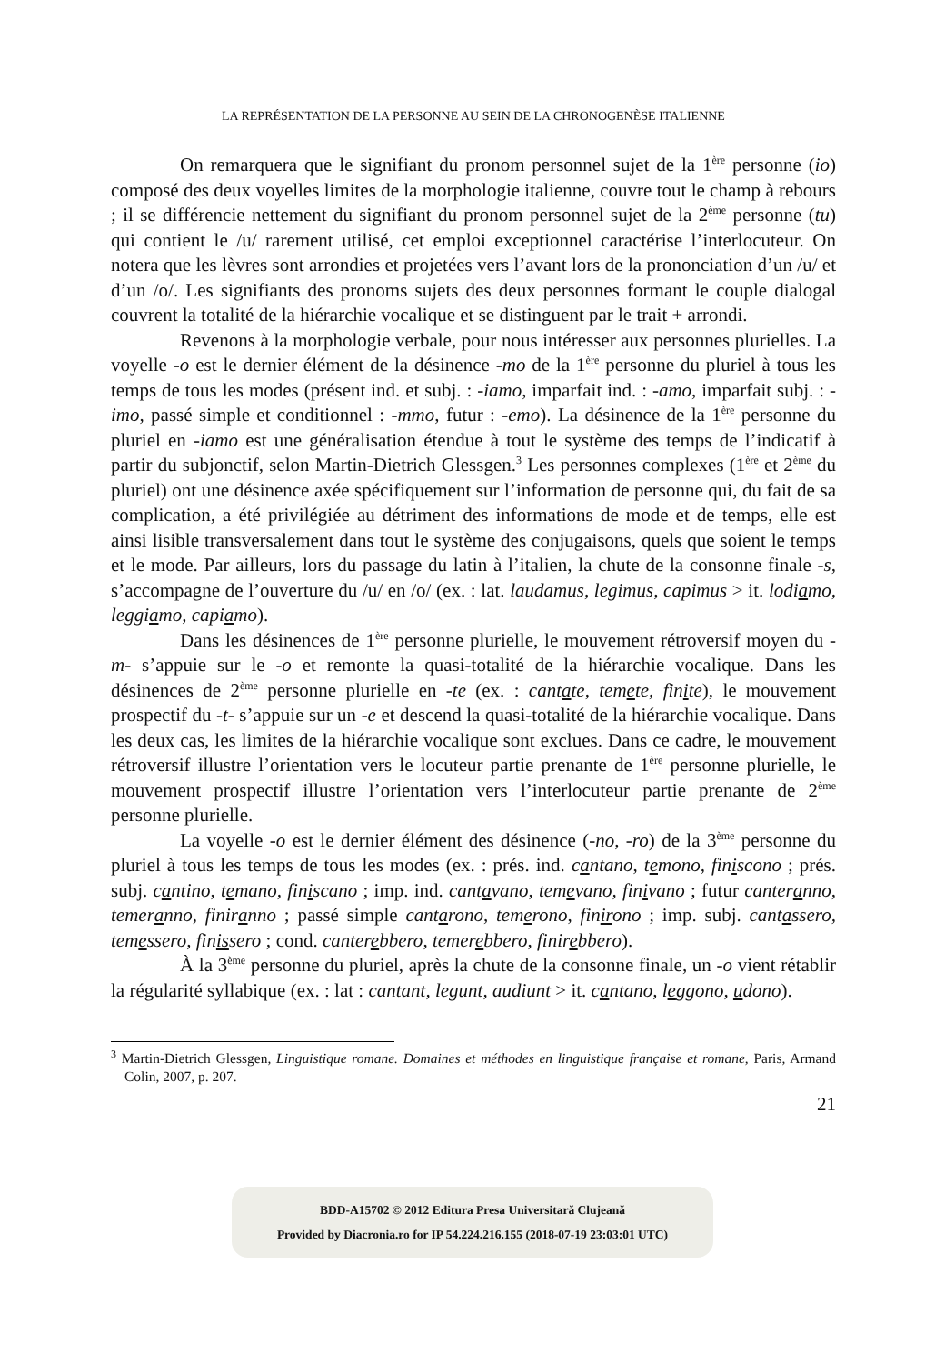LA REPRÉSENTATION DE LA PERSONNE AU SEIN DE LA CHRONOGENÈSE ITALIENNE
On remarquera que le signifiant du pronom personnel sujet de la 1<sup>ère</sup> personne (io) composé des deux voyelles limites de la morphologie italienne, couvre tout le champ à rebours ; il se différencie nettement du signifiant du pronom personnel sujet de la 2<sup>ème</sup> personne (tu) qui contient le /u/ rarement utilisé, cet emploi exceptionnel caractérise l’interlocuteur. On notera que les lèvres sont arrondies et projetées vers l’avant lors de la prononciation d’un /u/ et d’un /o/. Les signifiants des pronoms sujets des deux personnes formant le couple dialogal couvrent la totalité de la hiérarchie vocalique et se distinguent par le trait + arrondi.
Revenons à la morphologie verbale, pour nous intéresser aux personnes plurielles. La voyelle -o est le dernier élément de la désinence -mo de la 1<sup>ère</sup> personne du pluriel à tous les temps de tous les modes (présent ind. et subj. : -iamo, imparfait ind. : -amo, imparfait subj. : -imo, passé simple et conditionnel : -mmo, futur : -emo). La désinence de la 1<sup>ère</sup> personne du pluriel en -iamo est une généralisation étendue à tout le système des temps de l’indicatif à partir du subjonctif, selon Martin-Dietrich Glessgen.<sup>3</sup> Les personnes complexes (1<sup>ère</sup> et 2<sup>ème</sup> du pluriel) ont une désinence axée spécifiquement sur l’information de personne qui, du fait de sa complication, a été privilégiée au détriment des informations de mode et de temps, elle est ainsi lisible transversalement dans tout le système des conjugaisons, quels que soient le temps et le mode. Par ailleurs, lors du passage du latin à l’italien, la chute de la consonne finale -s, s’accompagne de l’ouverture du /u/ en /o/ (ex. : lat. laudamus, legimus, capimus > it. lodiamo, leggiamo, capiamo).
Dans les désinences de 1<sup>ère</sup> personne plurielle, le mouvement rétroversif moyen du -m- s’appuie sur le -o et remonte la quasi-totalité de la hiérarchie vocalique. Dans les désinences de 2<sup>ème</sup> personne plurielle en -te (ex. : cantate, temete, finite), le mouvement prospectif du -t- s’appuie sur un -e et descend la quasi-totalité de la hiérarchie vocalique. Dans les deux cas, les limites de la hiérarchie vocalique sont exclues. Dans ce cadre, le mouvement rétroversif illustre l’orientation vers le locuteur partie prenante de 1<sup>ère</sup> personne plurielle, le mouvement prospectif illustre l’orientation vers l’interlocuteur partie prenante de 2<sup>ème</sup> personne plurielle.
La voyelle -o est le dernier élément des désinence (-no, -ro) de la 3<sup>ème</sup> personne du pluriel à tous les temps de tous les modes (ex. : prés. ind. cantano, temono, finiscono ; prés. subj. cantino, temano, finiscano ; imp. ind. cantavano, temevano, finivano ; futur canteranno, temeranno, finiranno ; passé simple cantarono, temerono, finirono ; imp. subj. cantassero, temessero, finissero ; cond. canterebbero, temerebbero, finirebbero).
À la 3<sup>ème</sup> personne du pluriel, après la chute de la consonne finale, un -o vient rétablir la régularité syllabique (ex. : lat : cantant, legunt, audiunt > it. cantano, leggono, udono).
<sup>3</sup> Martin-Dietrich Glessgen, Linguistique romane. Domaines et méthodes en linguistique française et romane, Paris, Armand Colin, 2007, p. 207.
21
BDD-A15702 © 2012 Editura Presa Universitară Clujeană
Provided by Diacronia.ro for IP 54.224.216.155 (2018-07-19 23:03:01 UTC)